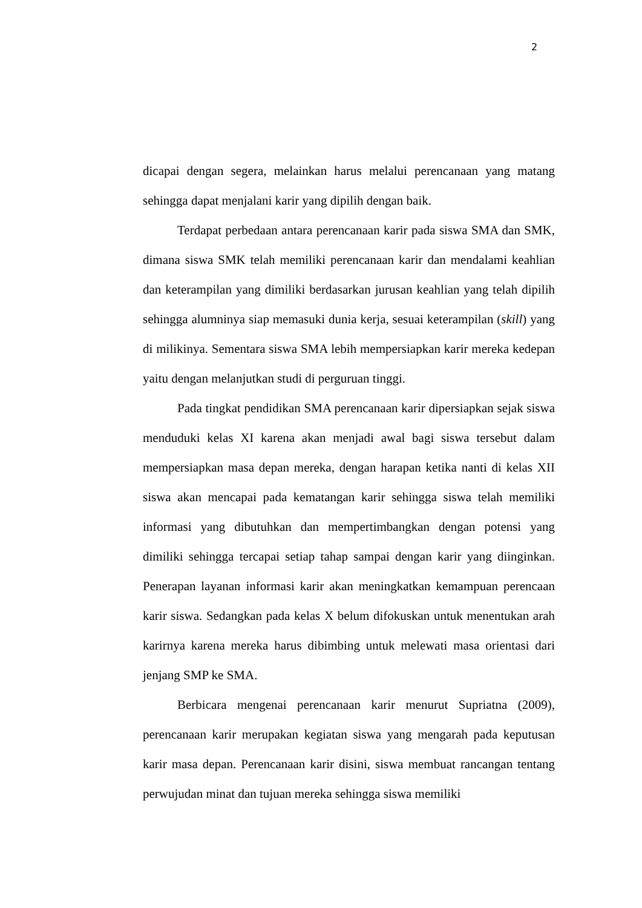2
dicapai dengan segera, melainkan harus melalui perencanaan yang matang sehingga dapat menjalani karir yang dipilih dengan baik.
Terdapat perbedaan antara perencanaan karir pada siswa SMA dan SMK, dimana siswa SMK telah memiliki perencanaan karir dan mendalami keahlian dan keterampilan yang dimiliki berdasarkan jurusan keahlian yang telah dipilih sehingga alumninya siap memasuki dunia kerja, sesuai keterampilan (skill) yang di milikinya. Sementara siswa SMA lebih mempersiapkan karir mereka kedepan yaitu dengan melanjutkan studi di perguruan tinggi.
Pada tingkat pendidikan SMA perencanaan karir dipersiapkan sejak siswa menduduki kelas XI karena akan menjadi awal bagi siswa tersebut dalam mempersiapkan masa depan mereka, dengan harapan ketika nanti di kelas XII siswa akan mencapai pada kematangan karir sehingga siswa telah memiliki informasi yang dibutuhkan dan mempertimbangkan dengan potensi yang dimiliki sehingga tercapai setiap tahap sampai dengan karir yang diinginkan. Penerapan layanan informasi karir akan meningkatkan kemampuan perencaan karir siswa. Sedangkan pada kelas X belum difokuskan untuk menentukan arah karirnya karena mereka harus dibimbing untuk melewati masa orientasi dari jenjang SMP ke SMA.
Berbicara mengenai perencanaan karir menurut Supriatna (2009), perencanaan karir merupakan kegiatan siswa yang mengarah pada keputusan karir masa depan. Perencanaan karir disini, siswa membuat rancangan tentang perwujudan minat dan tujuan mereka sehingga siswa memiliki